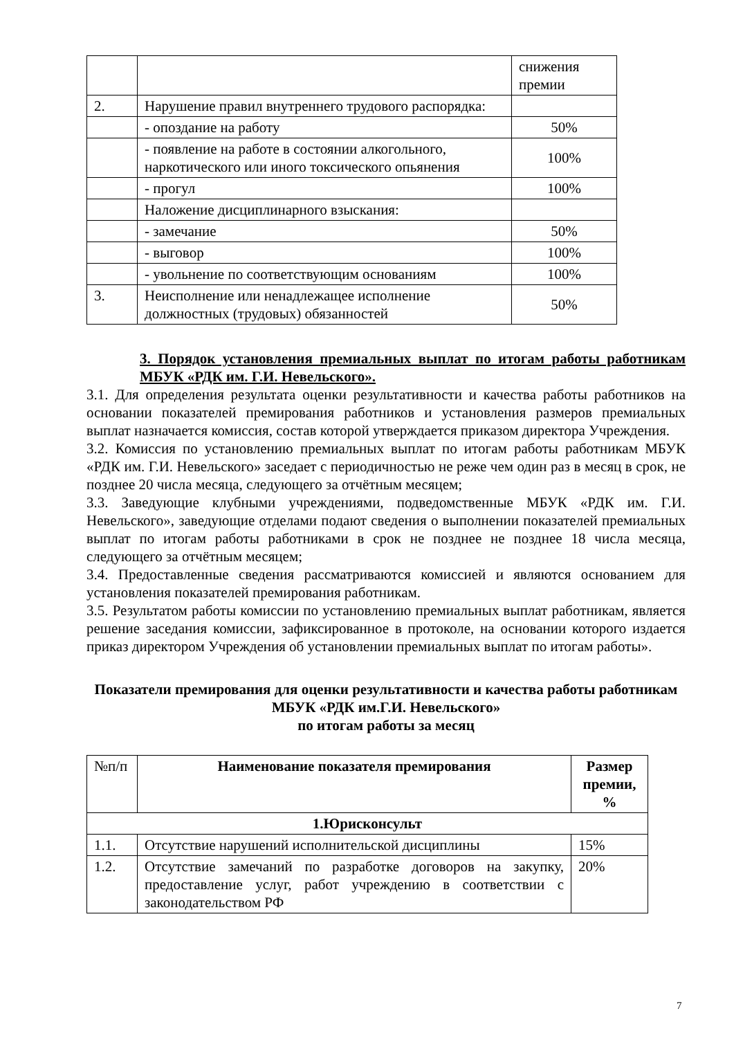| | | снижения премии |
| 2. | Нарушение правил внутреннего трудового распорядка: | |
| | - опоздание на работу | 50% |
| | - появление на работе в состоянии алкогольного, наркотического или иного токсического опьянения | 100% |
| | - прогул | 100% |
| | Наложение дисциплинарного взыскания: | |
| | - замечание | 50% |
| | - выговор | 100% |
| | - увольнение по соответствующим основаниям | 100% |
| 3. | Неисполнение или ненадлежащее исполнение должностных (трудовых) обязанностей | 50% |
3. Порядок установления премиальных выплат по итогам работы работникам МБУК «РДК им. Г.И. Невельского».
3.1. Для определения результата оценки результативности и качества работы работников на основании показателей премирования работников и установления размеров премиальных выплат назначается комиссия, состав которой утверждается приказом директора Учреждения.
3.2. Комиссия по установлению премиальных выплат по итогам работы работникам МБУК «РДК им. Г.И. Невельского» заседает с периодичностью не реже чем один раз в месяц в срок, не позднее 20 числа месяца, следующего за отчётным месяцем;
3.3. Заведующие клубными учреждениями, подведомственные МБУК «РДК им. Г.И. Невельского», заведующие отделами подают сведения о выполнении показателей премиальных выплат по итогам работы работниками в срок не позднее не позднее 18 числа месяца, следующего за отчётным месяцем;
3.4. Предоставленные сведения рассматриваются комиссией и являются основанием для установления показателей премирования работникам.
3.5. Результатом работы комиссии по установлению премиальных выплат работникам, является решение заседания комиссии, зафиксированное в протоколе, на основании которого издается приказ директором Учреждения об установлении премиальных выплат по итогам работы».
Показатели премирования для оценки результативности и качества работы работникам МБУК «РДК им.Г.И. Невельского»
по итогам работы за месяц
| №п/п | Наименование показателя премирования | Размер премии, % |
| 1.Юрисконсульт | | |
| 1.1. | Отсутствие нарушений исполнительской дисциплины | 15% |
| 1.2. | Отсутствие замечаний по разработке договоров на закупку, предоставление услуг, работ учреждению в соответствии с законодательством РФ | 20% |
7